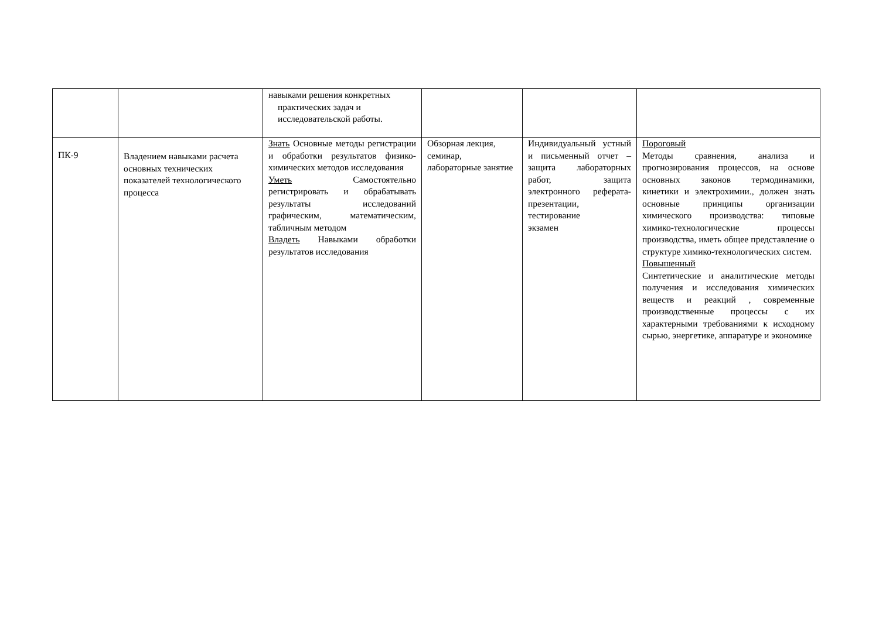| | | навыками решения конкретных практических задач и исследовательской работы. | | | |
| ПК-9 | Владением навыками расчета основных технических показателей технологического процесса | Знать Основные методы регистрации и обработки результатов физико-химических методов исследования Уметь Самостоятельно регистрировать и обрабатывать результаты исследований графическим, математическим, табличным методом Владеть Навыками обработки результатов исследования | Обзорная лекция, семинар, лабораторные занятие | Индивидуальный устный и письменный отчет – защита лабораторных работ, защита электронного реферата-презентации, тестирование экзамен | Пороговый Методы сравнения, анализа и прогнозирования процессов, на основе основных законов термодинамики, кинетики и электрохимии., должен знать основные принципы организации химического производства: типовые химико-технологические процессы производства, иметь общее представление о структуре химико-технологических систем. Повышенный Синтетические и аналитические методы получения и исследования химических веществ и реакций , современные производственные процессы с их характерными требованиями к исходному сырью, энергетике, аппаратуре и экономике |